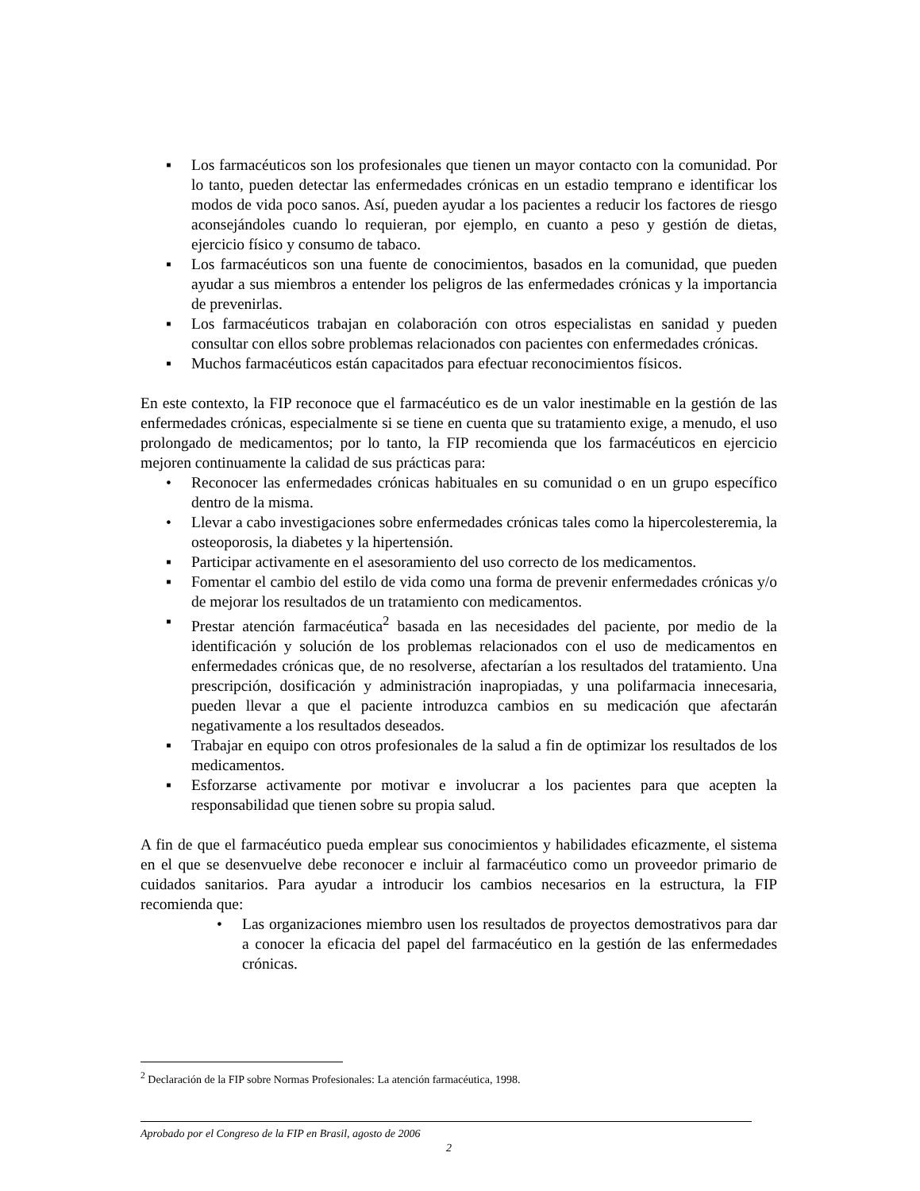▪ Los farmacéuticos son los profesionales que tienen un mayor contacto con la comunidad. Por lo tanto, pueden detectar las enfermedades crónicas en un estadio temprano e identificar los modos de vida poco sanos. Así, pueden ayudar a los pacientes a reducir los factores de riesgo aconsejándoles cuando lo requieran, por ejemplo, en cuanto a peso y gestión de dietas, ejercicio físico y consumo de tabaco.
▪ Los farmacéuticos son una fuente de conocimientos, basados en la comunidad, que pueden ayudar a sus miembros a entender los peligros de las enfermedades crónicas y la importancia de prevenirlas.
▪ Los farmacéuticos trabajan en colaboración con otros especialistas en sanidad y pueden consultar con ellos sobre problemas relacionados con pacientes con enfermedades crónicas.
▪ Muchos farmacéuticos están capacitados para efectuar reconocimientos físicos.
En este contexto, la FIP reconoce que el farmacéutico es de un valor inestimable en la gestión de las enfermedades crónicas, especialmente si se tiene en cuenta que su tratamiento exige, a menudo, el uso prolongado de medicamentos; por lo tanto, la FIP recomienda que los farmacéuticos en ejercicio mejoren continuamente la calidad de sus prácticas para:
• Reconocer las enfermedades crónicas habituales en su comunidad o en un grupo específico dentro de la misma.
• Llevar a cabo investigaciones sobre enfermedades crónicas tales como la hipercolesteremia, la osteoporosis, la diabetes y la hipertensión.
▪ Participar activamente en el asesoramiento del uso correcto de los medicamentos.
▪ Fomentar el cambio del estilo de vida como una forma de prevenir enfermedades crónicas y/o de mejorar los resultados de un tratamiento con medicamentos.
▪ Prestar atención farmacéutica<sup>2</sup> basada en las necesidades del paciente, por medio de la identificación y solución de los problemas relacionados con el uso de medicamentos en enfermedades crónicas que, de no resolverse, afectarían a los resultados del tratamiento. Una prescripción, dosificación y administración inapropiadas, y una polifarmacia innecesaria, pueden llevar a que el paciente introduzca cambios en su medicación que afectarán negativamente a los resultados deseados.
▪ Trabajar en equipo con otros profesionales de la salud a fin de optimizar los resultados de los medicamentos.
▪ Esforzarse activamente por motivar e involucrar a los pacientes para que acepten la responsabilidad que tienen sobre su propia salud.
A fin de que el farmacéutico pueda emplear sus conocimientos y habilidades eficazmente, el sistema en el que se desenvuelve debe reconocer e incluir al farmacéutico como un proveedor primario de cuidados sanitarios. Para ayudar a introducir los cambios necesarios en la estructura, la FIP recomienda que:
• Las organizaciones miembro usen los resultados de proyectos demostrativos para dar a conocer la eficacia del papel del farmacéutico en la gestión de las enfermedades crónicas.
<sup>2</sup> Declaración de la FIP sobre Normas Profesionales: La atención farmacéutica, 1998.
Aprobado por el Congreso de la FIP en Brasil, agosto de 2006
2